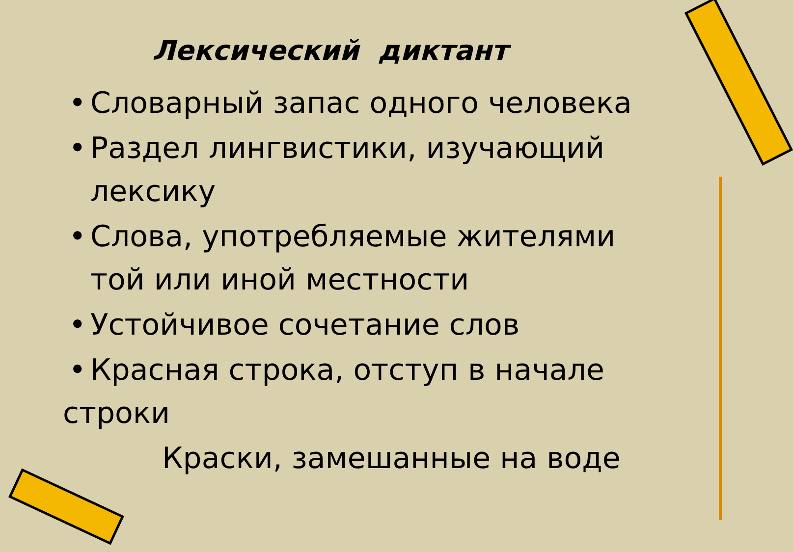Лексический диктант
• Словарный запас одного человека
• Раздел лингвистики, изучающий
лексику
• Слова, употребляемые жителями
той или иной местности
• Устойчивое сочетание слов
• Красная строка, отступ в начале
строки
Краски, замешанные на воде